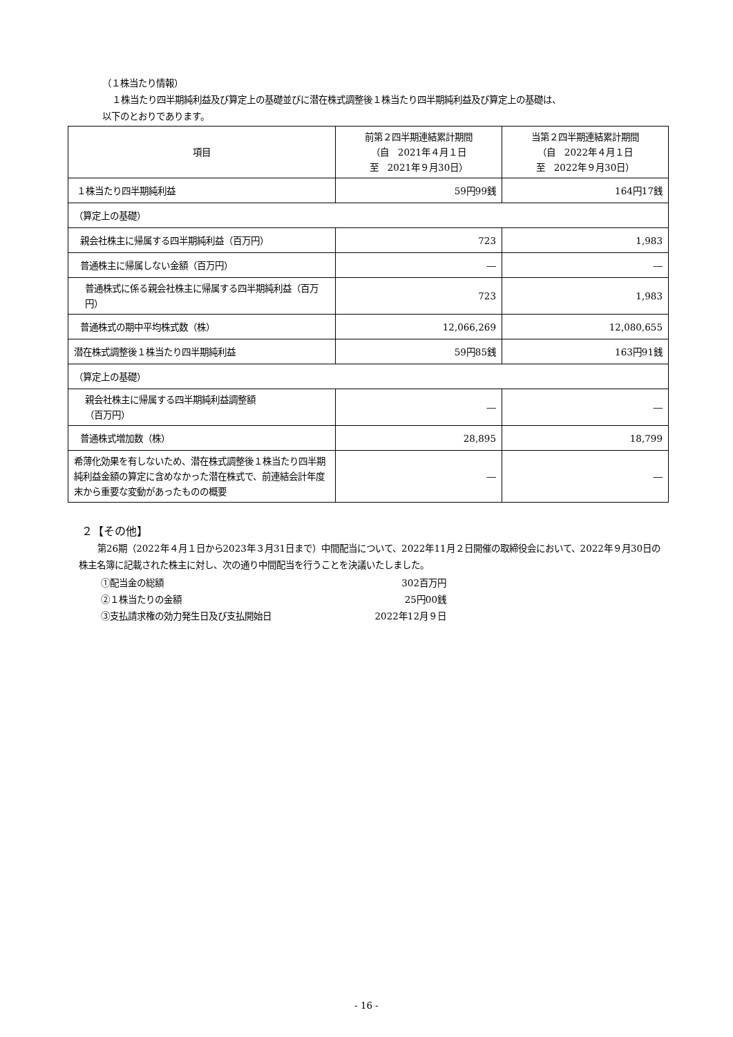（１株当たり情報）
１株当たり四半期純利益及び算定上の基礎並びに潜在株式調整後１株当たり四半期純利益及び算定上の基礎は、
以下のとおりであります。
| 項目 | 前第２四半期連結累計期間 （自 2021年４月１日 至 2021年９月30日） | 当第２四半期連結累計期間 （自 2022年４月１日 至 2022年９月30日） |
| --- | --- | --- |
| １株当たり四半期純利益 | 59円99銭 | 164円17銭 |
| （算定上の基礎） | | |
| 親会社株主に帰属する四半期純利益（百万円） | 723 | 1,983 |
| 普通株主に帰属しない金額（百万円） | ― | ― |
| 普通株式に係る親会社株主に帰属する四半期純利益（百万円） | 723 | 1,983 |
| 普通株式の期中平均株式数（株） | 12,066,269 | 12,080,655 |
| 潜在株式調整後１株当たり四半期純利益 | 59円85銭 | 163円91銭 |
| （算定上の基礎） | | |
| 親会社株主に帰属する四半期純利益調整額 （百万円） | ― | ― |
| 普通株式増加数（株） | 28,895 | 18,799 |
| 希薄化効果を有しないため、潜在株式調整後１株当たり四半期純利益金額の算定に含めなかった潜在株式で、前連結会計年度末から重要な変動があったものの概要 | ― | ― |
２【その他】
第26期（2022年４月１日から2023年３月31日まで）中間配当について、2022年11月２日開催の取締役会において、2022年９月30日の株主名簿に記載された株主に対し、次の通り中間配当を行うことを決議いたしました。
| ①配当金の総額 | 302百万円 |
| ②１株当たりの金額 | 25円00銭 |
| ③支払請求権の効力発生日及び支払開始日 | 2022年12月９日 |
- 16 -